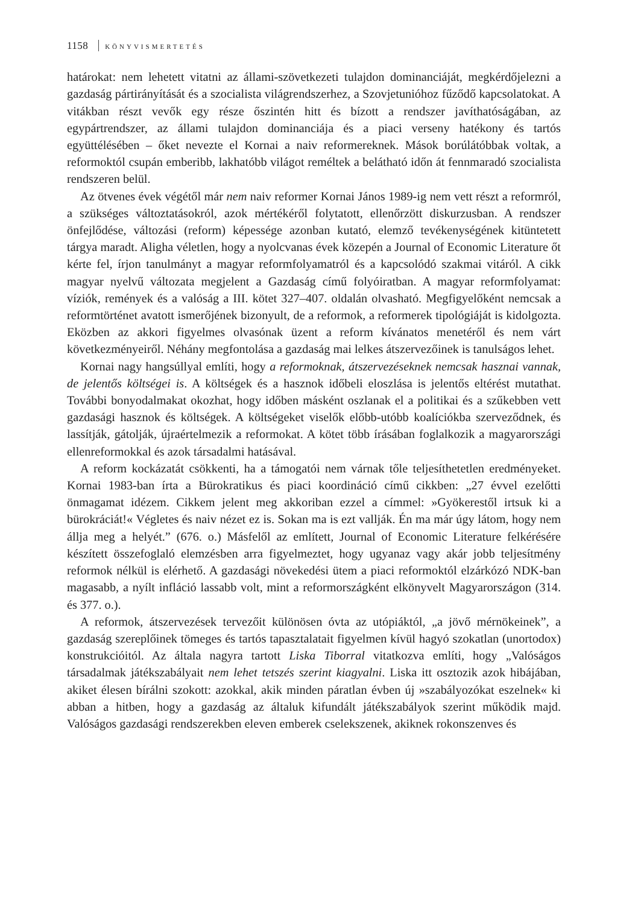1158 KÖNYVISMERTETÉS
határokat: nem lehetett vitatni az állami-szövetkezeti tulajdon dominanciáját, megkérdőjelezni a gazdaság pártirányítását és a szocialista világrendszerhez, a Szovjetunióhoz fűződő kapcsolatokat. A vitákban részt vevők egy része őszintén hitt és bízott a rendszer javíthatóságában, az egypártrendszer, az állami tulajdon dominanciája és a piaci verseny hatékony és tartós együttélésében – őket nevezte el Kornai a naiv reformereknek. Mások borúlátóbbak voltak, a reformoktól csupán emberibb, lakhatóbb világot reméltek a belátható időn át fennmaradó szocialista rendszeren belül.
Az ötvenes évek végétől már nem naiv reformer Kornai János 1989-ig nem vett részt a reformról, a szükséges változtatásokról, azok mértékéről folytatott, ellenőrzött diskurzusban. A rendszer önfejlődése, változási (reform) képessége azonban kutató, elemző tevékenységének kitüntetett tárgya maradt. Aligha véletlen, hogy a nyolcvanas évek közepén a Journal of Economic Literature őt kérte fel, írjon tanulmányt a magyar reformfolyamatról és a kapcsolódó szakmai vitáról. A cikk magyar nyelvű változata megjelent a Gazdaság című folyóiratban. A magyar reformfolyamat: víziók, remények és a valóság a III. kötet 327–407. oldalán olvasható. Megfigyelőként nemcsak a reformtörténet avatott ismerőjének bizonyult, de a reformok, a reformerek tipológiáját is kidolgozta. Eközben az akkori figyelmes olvasónak üzent a reform kívánatos menetéről és nem várt következményeiről. Néhány megfontolása a gazdaság mai lelkes átszervezőinek is tanulságos lehet.
Kornai nagy hangsúllyal említi, hogy a reformoknak, átszervezéseknek nemcsak hasznai vannak, de jelentős költségei is. A költségek és a hasznok időbeli eloszlása is jelentős eltérést mutathat. További bonyodalmakat okozhat, hogy időben másként oszlanak el a politikai és a szűkebben vett gazdasági hasznok és költségek. A költségeket viselők előbb-utóbb koalíciókba szerveződnek, és lassítják, gátolják, újraértelmezik a reformokat. A kötet több írásában foglalkozik a magyarországi ellenreformokkal és azok társadalmi hatásával.
A reform kockázatát csökkenti, ha a támogatói nem várnak tőle teljesíthetetlen eredményeket. Kornai 1983-ban írta a Bürokratikus és piaci koordináció című cikkben: „27 évvel ezelőtti önmagamat idézem. Cikkem jelent meg akkoriban ezzel a címmel: »Gyökerestől irtsuk ki a bürokráciát!« Végletes és naiv nézet ez is. Sokan ma is ezt vallják. Én ma már úgy látom, hogy nem állja meg a helyét.” (676. o.) Másfelől az említett, Journal of Economic Literature felkérésére készített összefoglaló elemzésben arra figyelmeztet, hogy ugyanaz vagy akár jobb teljesítmény reformok nélkül is elérhető. A gazdasági növekedési ütem a piaci reformoktól elzárkózó NDK-ban magasabb, a nyílt infláció lassabb volt, mint a reformországként elkönyvelt Magyarországon (314. és 377. o.).
A reformok, átszervezések tervezőit különösen óvta az utópiáktól, „a jövő mérnökeinek”, a gazdaság szereplőinek tömeges és tartós tapasztalatait figyelmen kívül hagyó szokatlan (unortodox) konstrukcióitól. Az általa nagyra tartott Liska Tiborral vitatkozva említi, hogy „Valóságos társadalmak játékszabályait nem lehet tetszés szerint kiagyalni. Liska itt osztozik azok hibájában, akiket élesen bírálni szokott: azokkal, akik minden páratlan évben új »szabályozókat eszelnek« ki abban a hitben, hogy a gazdaság az általuk kifundált játékszabályok szerint működik majd. Valóságos gazdasági rendszerekben eleven emberek cselekszenek, akiknek rokonszenves és